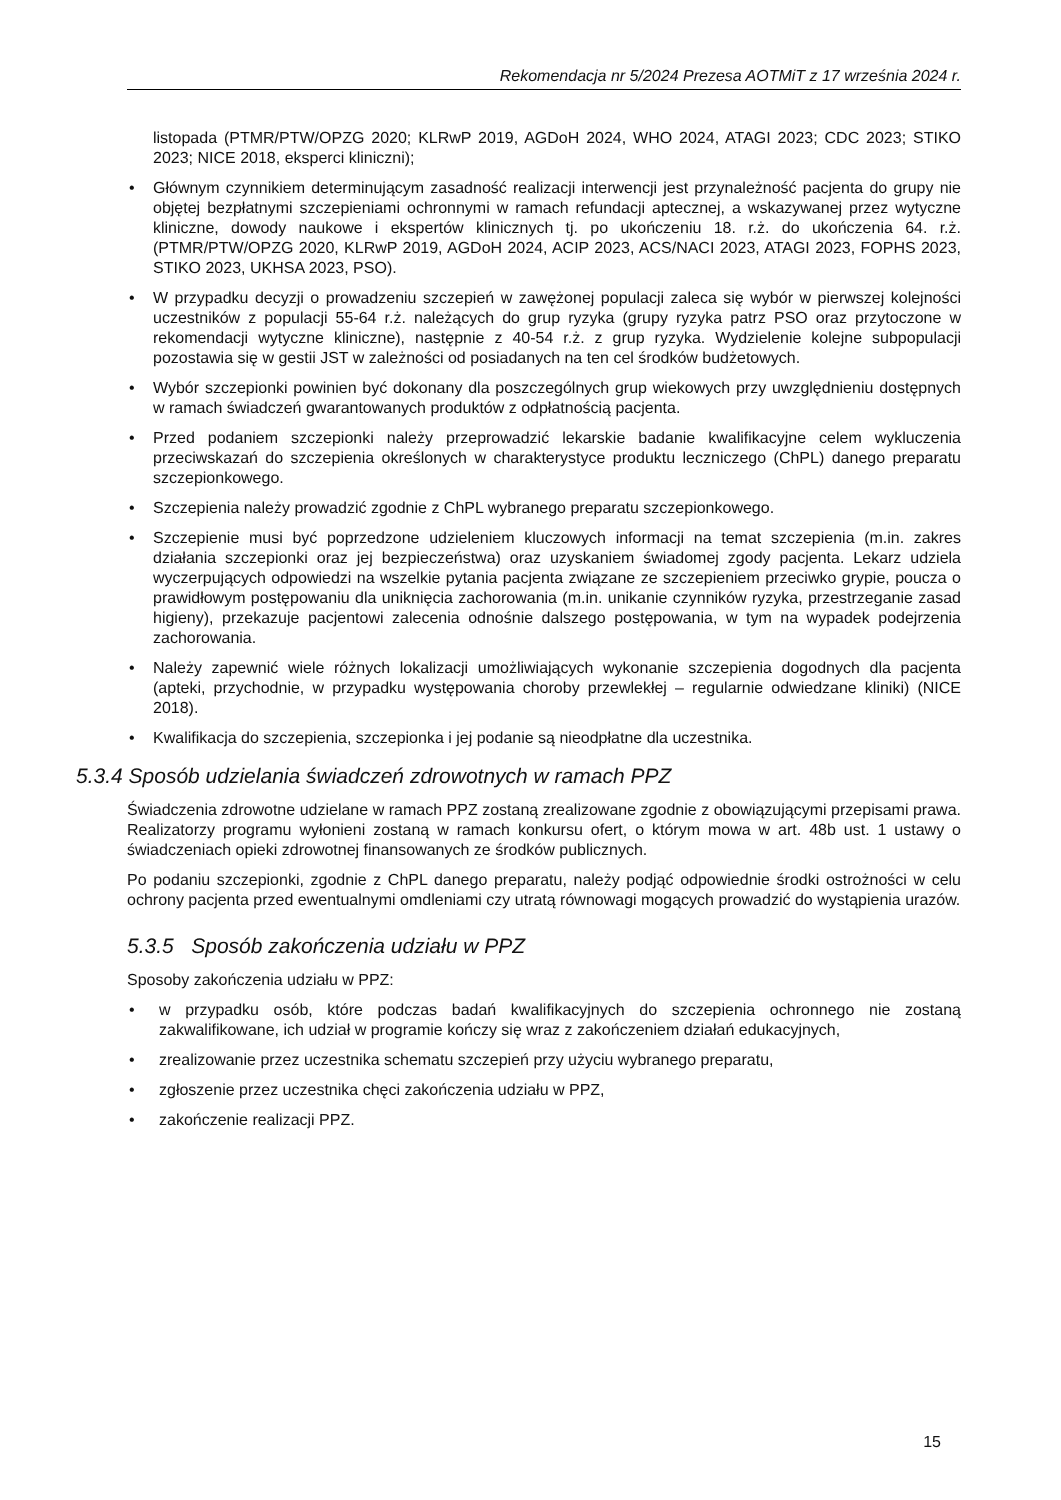Rekomendacja nr 5/2024 Prezesa AOTMiT z 17 września 2024 r.
listopada (PTMR/PTW/OPZG 2020; KLRwP 2019, AGDoH 2024, WHO 2024, ATAGI 2023; CDC 2023; STIKO 2023; NICE 2018, eksperci kliniczni);
• Głównym czynnikiem determinującym zasadność realizacji interwencji jest przynależność pacjenta do grupy nie objętej bezpłatnymi szczepieniami ochronnymi w ramach refundacji aptecznej, a wskazywanej przez wytyczne kliniczne, dowody naukowe i ekspertów klinicznych tj. po ukończeniu 18. r.ż. do ukończenia 64. r.ż. (PTMR/PTW/OPZG 2020, KLRwP 2019, AGDoH 2024, ACIP 2023, ACS/NACI 2023, ATAGI 2023, FOPHS 2023, STIKO 2023, UKHSA 2023, PSO).
• W przypadku decyzji o prowadzeniu szczepień w zawężonej populacji zaleca się wybór w pierwszej kolejności uczestników z populacji 55-64 r.ż. należących do grup ryzyka (grupy ryzyka patrz PSO oraz przytoczone w rekomendacji wytyczne kliniczne), następnie z 40-54 r.ż. z grup ryzyka. Wydzielenie kolejne subpopulacji pozostawia się w gestii JST w zależności od posiadanych na ten cel środków budżetowych.
• Wybór szczepionki powinien być dokonany dla poszczególnych grup wiekowych przy uwzględnieniu dostępnych w ramach świadczeń gwarantowanych produktów z odpłatnością pacjenta.
• Przed podaniem szczepionki należy przeprowadzić lekarskie badanie kwalifikacyjne celem wykluczenia przeciwskazań do szczepienia określonych w charakterystyce produktu leczniczego (ChPL) danego preparatu szczepionkowego.
• Szczepienia należy prowadzić zgodnie z ChPL wybranego preparatu szczepionkowego.
• Szczepienie musi być poprzedzone udzieleniem kluczowych informacji na temat szczepienia (m.in. zakres działania szczepionki oraz jej bezpieczeństwa) oraz uzyskaniem świadomej zgody pacjenta. Lekarz udziela wyczerpujących odpowiedzi na wszelkie pytania pacjenta związane ze szczepieniem przeciwko grypie, poucza o prawidłowym postępowaniu dla uniknięcia zachorowania (m.in. unikanie czynników ryzyka, przestrzeganie zasad higieny), przekazuje pacjentowi zalecenia odnośnie dalszego postępowania, w tym na wypadek podejrzenia zachorowania.
• Należy zapewnić wiele różnych lokalizacji umożliwiających wykonanie szczepienia dogodnych dla pacjenta (apteki, przychodnie, w przypadku występowania choroby przewlekłej – regularnie odwiedzane kliniki) (NICE 2018).
• Kwalifikacja do szczepienia, szczepionka i jej podanie są nieodpłatne dla uczestnika.
5.3.4 Sposób udzielania świadczeń zdrowotnych w ramach PPZ
Świadczenia zdrowotne udzielane w ramach PPZ zostaną zrealizowane zgodnie z obowiązującymi przepisami prawa. Realizatorzy programu wyłonieni zostaną w ramach konkursu ofert, o którym mowa w art. 48b ust. 1 ustawy o świadczeniach opieki zdrowotnej finansowanych ze środków publicznych.
Po podaniu szczepionki, zgodnie z ChPL danego preparatu, należy podjąć odpowiednie środki ostrożności w celu ochrony pacjenta przed ewentualnymi omdleniami czy utratą równowagi mogących prowadzić do wystąpienia urazów.
5.3.5 Sposób zakończenia udziału w PPZ
Sposoby zakończenia udziału w PPZ:
• w przypadku osób, które podczas badań kwalifikacyjnych do szczepienia ochronnego nie zostaną zakwalifikowane, ich udział w programie kończy się wraz z zakończeniem działań edukacyjnych,
• zrealizowanie przez uczestnika schematu szczepień przy użyciu wybranego preparatu,
• zgłoszenie przez uczestnika chęci zakończenia udziału w PPZ,
• zakończenie realizacji PPZ.
15